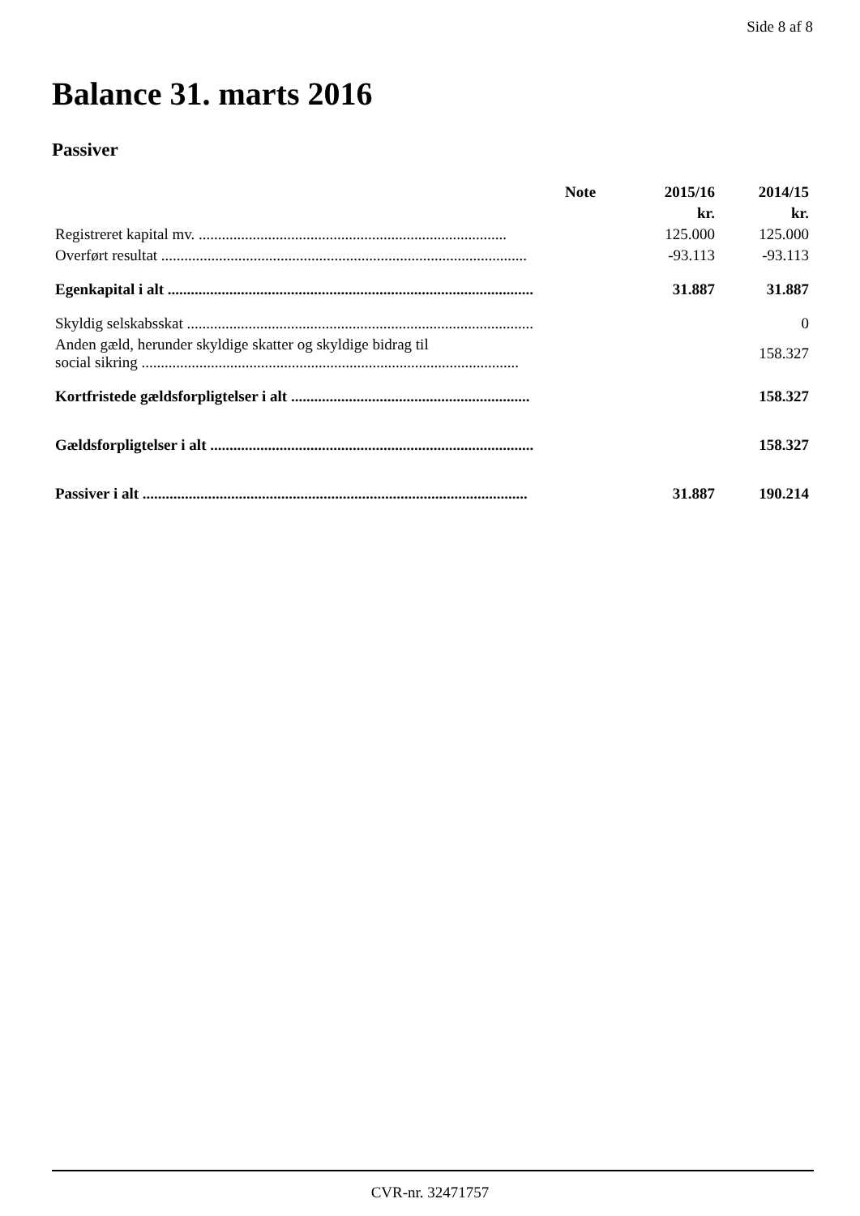Side 8 af 8
Balance 31. marts 2016
Passiver
| | Note | 2015/16 | 2014/15 |
| --- | --- | --- | --- |
| | | kr. | kr. |
| Registreret kapital mv. ................................................................................ | | 125.000 | 125.000 |
| Overført resultat ............................................................................................... | | -93.113 | -93.113 |
| Egenkapital i alt ............................................................................................... | | 31.887 | 31.887 |
| Skyldig selskabsskat .......................................................................................... | | | 0 |
| Anden gæld, herunder skyldige skatter og skyldige bidrag til social sikring .................................................................................................. | | | 158.327 |
| Kortfristede gældsforpligtelser i alt .............................................................. | | | 158.327 |
| Gældsforpligtelser i alt .................................................................................... | | | 158.327 |
| Passiver i alt .................................................................................................... | | 31.887 | 190.214 |
CVR-nr. 32471757